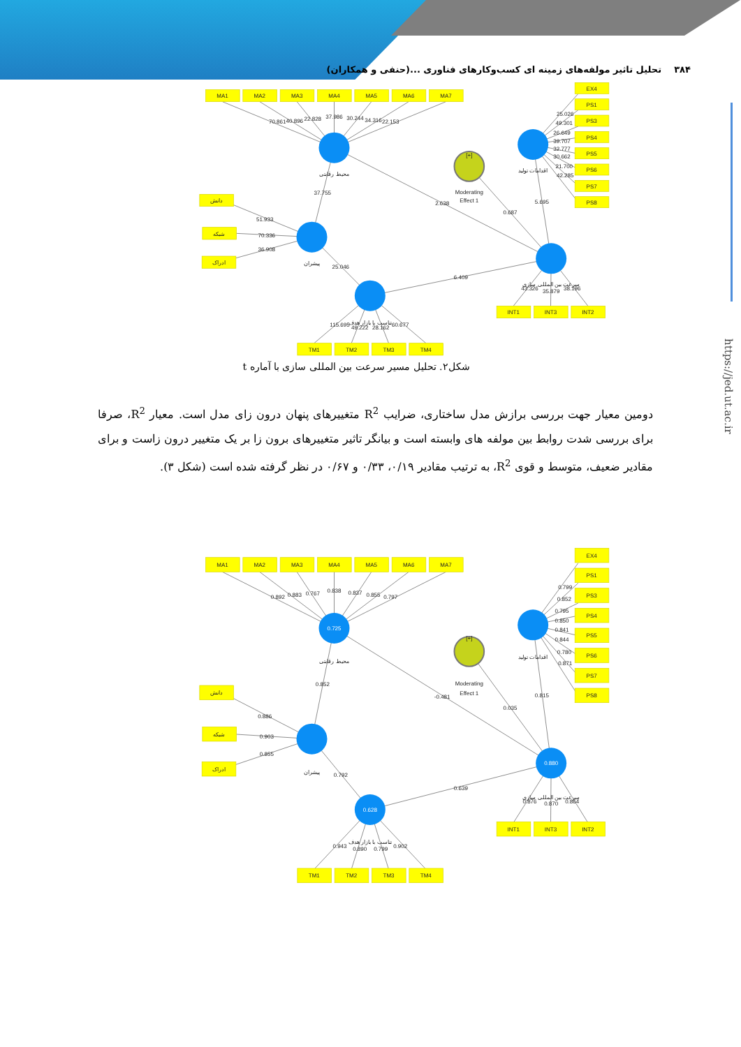۳۸۴ تحلیل تاثیر مولفه‌های زمینه ای کسب‌وکارهای فناوری ...(حنفی و همکاران)
MA1
MA2
MA3
MA4
MA5
MA6
MA7
EX4
PS1
PS3
PS4
PS5
PS6
PS7
PS8
دانش
شبکه
ادراک
TM1
TM2
TM3
TM4
INT1
INT3
INT2
[+]
Moderating
Effect 1
محیط رقابتی
اقدامات تولید
پیشران
تناسب با بازار هدف
سرعت بین المللی سازی
70.861
40.896
22.828
37.986
30.244
34.316
22.153
25.026
49.301
26.649
39.707
32.777
30.662
21.700
42.285
37.755
2.638
0.687
5.695
51.933
70.336
36.908
25.046
6.409
115.695
49.222
28.162
60.677
43.326
35.879
38.196
شکل۲. تحلیل مسیر سرعت بین المللی سازی با آماره t
دومین معیار جهت بررسی برازش مدل ساختاری، ضرایب R<sup>2</sup> متغییرهای پنهان درون زای مدل است. معیار R<sup>2</sup>، صرفا برای بررسی شدت روابط بین مولفه های وابسته است و بیانگر تاثیر متغییرهای برون زا بر یک متغییر درون زاست و برای مقادیر ضعیف، متوسط و قوی R<sup>2</sup>، به ترتیب مقادیر ۰/۱۹، ۰/۳۳ و ۰/۶۷ در نظر گرفته شده است (شکل ۳).
MA1
MA2
MA3
MA4
MA5
MA6
MA7
EX4
PS1
PS3
PS4
PS5
PS6
PS7
PS8
دانش
شبکه
ادراک
TM1
TM2
TM3
TM4
INT1
INT3
INT2
0.725
0.628
0.880
[+]
Moderating
Effect 1
محیط رقابتی
اقدامات تولید
پیشران
تناسب با بازار هدف
سرعت بین المللی سازی
0.892
0.883
0.767
0.838
0.837
0.855
0.797
0.799
0.852
0.795
0.850
0.841
0.844
0.780
0.871
0.852
-0.481
0.035
0.815
0.886
0.903
0.855
0.792
0.639
0.943
0.890
0.799
0.902
0.876
0.870
0.864
https://jed.ut.ac.ir